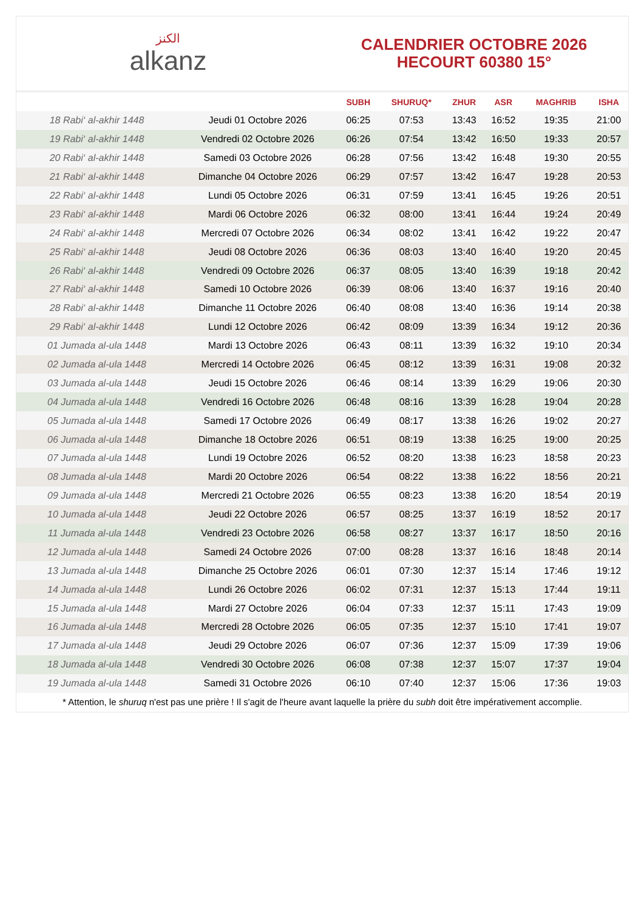الكنز
alkanz
CALENDRIER OCTOBRE 2026
HECOURT 60380 15°
| | | SUBH | SHURUQ* | ZHUR | ASR | MAGHRIB | ISHA |
| --- | --- | --- | --- | --- | --- | --- | --- |
| 18 Rabi‘ al-akhir 1448 | Jeudi 01 Octobre 2026 | 06:25 | 07:53 | 13:43 | 16:52 | 19:35 | 21:00 |
| 19 Rabi‘ al-akhir 1448 | Vendredi 02 Octobre 2026 | 06:26 | 07:54 | 13:42 | 16:50 | 19:33 | 20:57 |
| 20 Rabi‘ al-akhir 1448 | Samedi 03 Octobre 2026 | 06:28 | 07:56 | 13:42 | 16:48 | 19:30 | 20:55 |
| 21 Rabi‘ al-akhir 1448 | Dimanche 04 Octobre 2026 | 06:29 | 07:57 | 13:42 | 16:47 | 19:28 | 20:53 |
| 22 Rabi‘ al-akhir 1448 | Lundi 05 Octobre 2026 | 06:31 | 07:59 | 13:41 | 16:45 | 19:26 | 20:51 |
| 23 Rabi‘ al-akhir 1448 | Mardi 06 Octobre 2026 | 06:32 | 08:00 | 13:41 | 16:44 | 19:24 | 20:49 |
| 24 Rabi‘ al-akhir 1448 | Mercredi 07 Octobre 2026 | 06:34 | 08:02 | 13:41 | 16:42 | 19:22 | 20:47 |
| 25 Rabi‘ al-akhir 1448 | Jeudi 08 Octobre 2026 | 06:36 | 08:03 | 13:40 | 16:40 | 19:20 | 20:45 |
| 26 Rabi‘ al-akhir 1448 | Vendredi 09 Octobre 2026 | 06:37 | 08:05 | 13:40 | 16:39 | 19:18 | 20:42 |
| 27 Rabi‘ al-akhir 1448 | Samedi 10 Octobre 2026 | 06:39 | 08:06 | 13:40 | 16:37 | 19:16 | 20:40 |
| 28 Rabi‘ al-akhir 1448 | Dimanche 11 Octobre 2026 | 06:40 | 08:08 | 13:40 | 16:36 | 19:14 | 20:38 |
| 29 Rabi‘ al-akhir 1448 | Lundi 12 Octobre 2026 | 06:42 | 08:09 | 13:39 | 16:34 | 19:12 | 20:36 |
| 01 Jumada al-ula 1448 | Mardi 13 Octobre 2026 | 06:43 | 08:11 | 13:39 | 16:32 | 19:10 | 20:34 |
| 02 Jumada al-ula 1448 | Mercredi 14 Octobre 2026 | 06:45 | 08:12 | 13:39 | 16:31 | 19:08 | 20:32 |
| 03 Jumada al-ula 1448 | Jeudi 15 Octobre 2026 | 06:46 | 08:14 | 13:39 | 16:29 | 19:06 | 20:30 |
| 04 Jumada al-ula 1448 | Vendredi 16 Octobre 2026 | 06:48 | 08:16 | 13:39 | 16:28 | 19:04 | 20:28 |
| 05 Jumada al-ula 1448 | Samedi 17 Octobre 2026 | 06:49 | 08:17 | 13:38 | 16:26 | 19:02 | 20:27 |
| 06 Jumada al-ula 1448 | Dimanche 18 Octobre 2026 | 06:51 | 08:19 | 13:38 | 16:25 | 19:00 | 20:25 |
| 07 Jumada al-ula 1448 | Lundi 19 Octobre 2026 | 06:52 | 08:20 | 13:38 | 16:23 | 18:58 | 20:23 |
| 08 Jumada al-ula 1448 | Mardi 20 Octobre 2026 | 06:54 | 08:22 | 13:38 | 16:22 | 18:56 | 20:21 |
| 09 Jumada al-ula 1448 | Mercredi 21 Octobre 2026 | 06:55 | 08:23 | 13:38 | 16:20 | 18:54 | 20:19 |
| 10 Jumada al-ula 1448 | Jeudi 22 Octobre 2026 | 06:57 | 08:25 | 13:37 | 16:19 | 18:52 | 20:17 |
| 11 Jumada al-ula 1448 | Vendredi 23 Octobre 2026 | 06:58 | 08:27 | 13:37 | 16:17 | 18:50 | 20:16 |
| 12 Jumada al-ula 1448 | Samedi 24 Octobre 2026 | 07:00 | 08:28 | 13:37 | 16:16 | 18:48 | 20:14 |
| 13 Jumada al-ula 1448 | Dimanche 25 Octobre 2026 | 06:01 | 07:30 | 12:37 | 15:14 | 17:46 | 19:12 |
| 14 Jumada al-ula 1448 | Lundi 26 Octobre 2026 | 06:02 | 07:31 | 12:37 | 15:13 | 17:44 | 19:11 |
| 15 Jumada al-ula 1448 | Mardi 27 Octobre 2026 | 06:04 | 07:33 | 12:37 | 15:11 | 17:43 | 19:09 |
| 16 Jumada al-ula 1448 | Mercredi 28 Octobre 2026 | 06:05 | 07:35 | 12:37 | 15:10 | 17:41 | 19:07 |
| 17 Jumada al-ula 1448 | Jeudi 29 Octobre 2026 | 06:07 | 07:36 | 12:37 | 15:09 | 17:39 | 19:06 |
| 18 Jumada al-ula 1448 | Vendredi 30 Octobre 2026 | 06:08 | 07:38 | 12:37 | 15:07 | 17:37 | 19:04 |
| 19 Jumada al-ula 1448 | Samedi 31 Octobre 2026 | 06:10 | 07:40 | 12:37 | 15:06 | 17:36 | 19:03 |
* Attention, le shuruq n'est pas une prière ! Il s'agit de l'heure avant laquelle la prière du subh doit être impérativement accomplie.